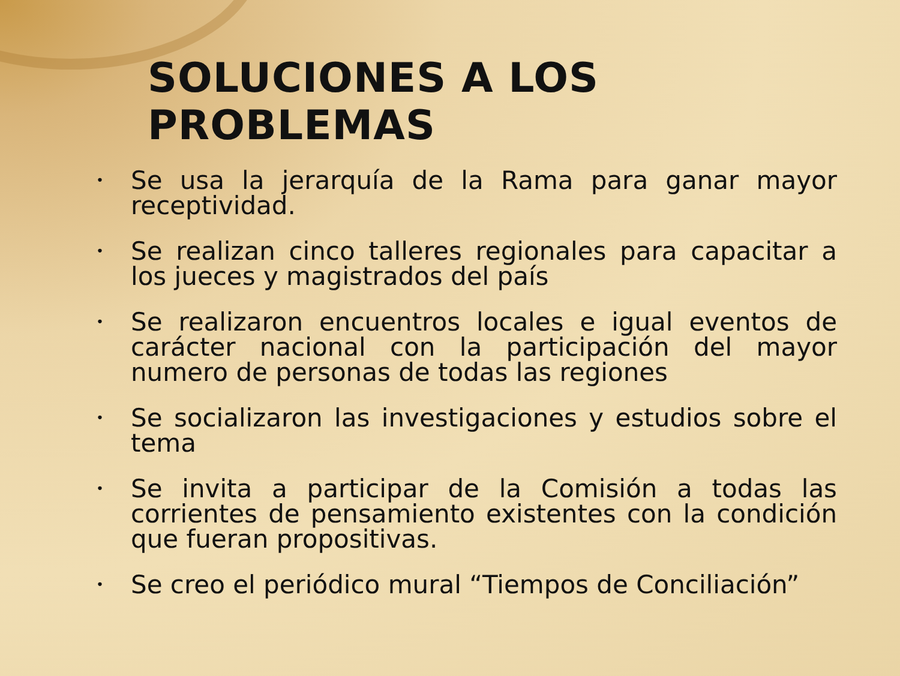SOLUCIONES A LOS PROBLEMAS
• Se usa la jerarquía de la Rama para ganar mayor receptividad.
• Se realizan cinco talleres regionales para capacitar a los jueces y magistrados del país
• Se realizaron encuentros locales e igual eventos de carácter nacional con la participación del mayor numero de personas de todas las regiones
• Se socializaron las investigaciones y estudios sobre el tema
• Se invita a participar de la Comisión a todas las corrientes de pensamiento existentes con la condición que fueran propositivas.
• Se creo el periódico mural “Tiempos de Conciliación”